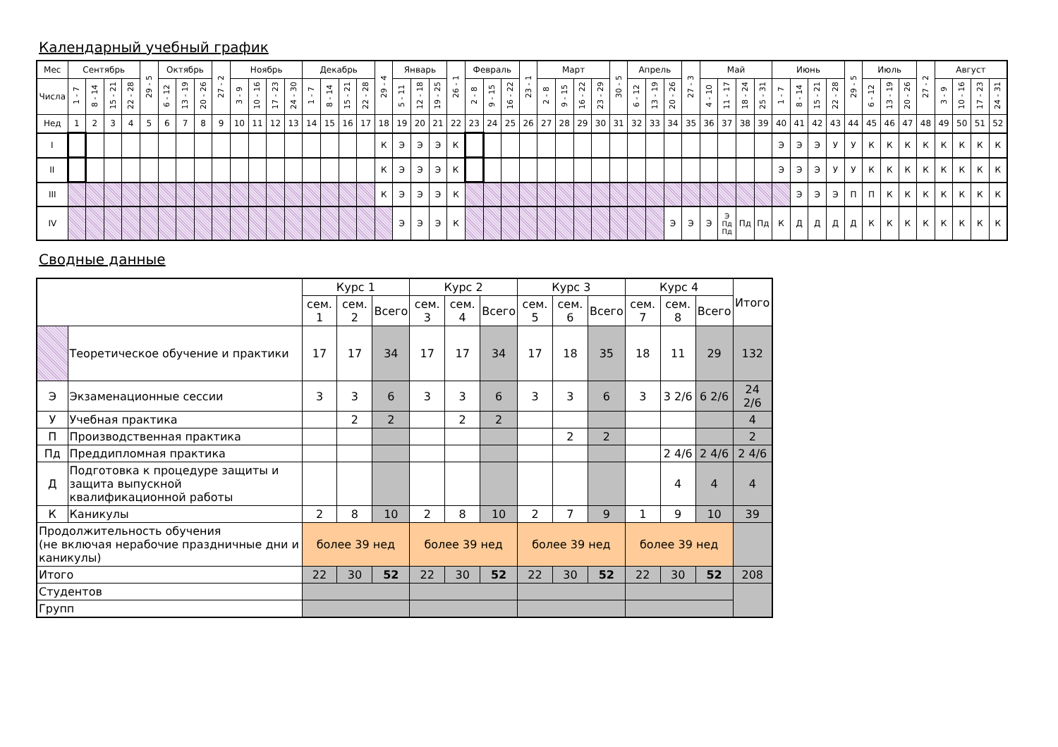Календарный учебный график
| Мес | Сентябрь | | | | 29 - 5 | Октябрь | | | 27 - 2 | Ноябрь | | | | Декабрь | | | | 29 - 4 | Январь | | | 26 - 1 | Февраль | | | 23 - 1 | Март | | | | 30 - 5 | Апрель | | | 27 - 3 | Май | | | | Июнь | | | | 29 - 5 | Июль | | | 27 - 2 | Август | | | |
| Числа | 1 - 7 | 8 - 14 | 15 - 21 | 22 - 28 | | 6 - 12 | 13 - 19 | 20 - 26 | | 3 - 9 | 10 - 16 | 17 - 23 | 24 - 30 | 1 - 7 | 8 - 14 | 15 - 21 | 22 - 28 | | 5 - 11 | 12 - 18 | 19 - 25 | | 2 - 8 | 9 - 15 | 16 - 22 | | 2 - 8 | 9 - 15 | 16 - 22 | 23 - 29 | | 6 - 12 | 13 - 19 | 20 - 26 | | 4 - 10 | 11 - 17 | 18 - 24 | 25 - 31 | 1 - 7 | 8 - 14 | 15 - 21 | 22 - 28 | | 6 - 12 | 13 - 19 | 20 - 26 | | 3 - 9 | 10 - 16 | 17 - 23 | 24 - 31 |
| Нед | 1 | 2 | 3 | 4 | 5 | 6 | 7 | 8 | 9 | 10 | 11 | 12 | 13 | 14 | 15 | 16 | 17 | 18 | 19 | 20 | 21 | 22 | 23 | 24 | 25 | 26 | 27 | 28 | 29 | 30 | 31 | 32 | 33 | 34 | 35 | 36 | 37 | 38 | 39 | 40 | 41 | 42 | 43 | 44 | 45 | 46 | 47 | 48 | 49 | 50 | 51 | 52 |
| I | | | | | | | | | | | | | | | | | | К | Э | Э | Э | К | | | | | | | | | | | | | | | | | | Э | Э | Э | У | У | К | К | К | К | К | К | К | К |
| II | | | | | | | | | | | | | | | | | | К | Э | Э | Э | К | | | | | | | | | | | | | | | | | | Э | Э | Э | У | У | К | К | К | К | К | К | К | К |
| III | | | | | | | | | | | | | | | | | | К | Э | Э | Э | К | | | | | | | | | | | | | | | | | | | Э | Э | Э | П | П | К | К | К | К | К | К | К |
| IV | | | | | | | | | | | | | | | | | | | Э | Э | Э | К | | | | | | | | | | | | Э | Э | Э | Э Пд Пд | Пд | Пд | К | Д | Д | Д | Д | К | К | К | К | К | К | К | К |
Сводные данные
| | | Курс 1 | | | Курс 2 | | | Курс 3 | | | Курс 4 | | | Итого |
| | | сем. 1 | сем. 2 | Всего | сем. 3 | сем. 4 | Всего | сем. 5 | сем. 6 | Всего | сем. 7 | сем. 8 | Всего | |
| | Теоретическое обучение и практики | 17 | 17 | 34 | 17 | 17 | 34 | 17 | 18 | 35 | 18 | 11 | 29 | 132 |
| Э | Экзаменационные сессии | 3 | 3 | 6 | 3 | 3 | 6 | 3 | 3 | 6 | 3 | 3 2/6 | 6 2/6 | 24 2/6 |
| У | Учебная практика | | 2 | 2 | | 2 | 2 | | | | | | | 4 |
| П | Производственная практика | | | | | | | | 2 | 2 | | | | 2 |
| Пд | Преддипломная практика | | | | | | | | | | | 2 4/6 | 2 4/6 | 2 4/6 |
| Д | Подготовка к процедуре защиты и защита выпускной квалификационной работы | | | | | | | | | | | 4 | 4 | 4 |
| К | Каникулы | 2 | 8 | 10 | 2 | 8 | 10 | 2 | 7 | 9 | 1 | 9 | 10 | 39 |
| Продолжительность обучения (не включая нерабочие праздничные дни и каникулы) | | более 39 нед | | | более 39 нед | | | более 39 нед | | | более 39 нед | | | |
| Итого | | 22 | 30 | 52 | 22 | 30 | 52 | 22 | 30 | 52 | 22 | 30 | 52 | 208 |
| Студентов | | | | | | | | | | | | | | |
| Групп | | | | | | | | | | | | | | |